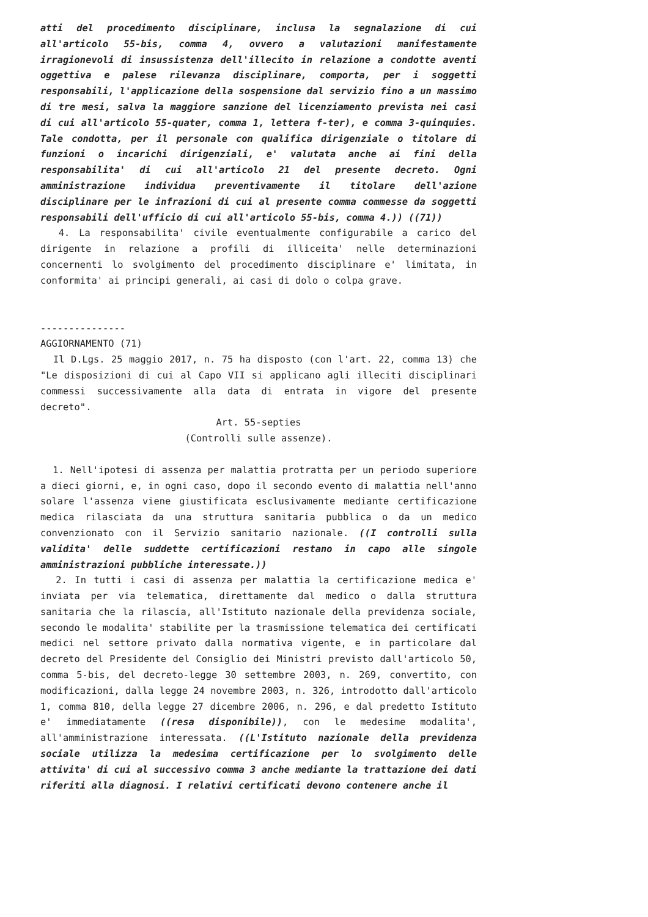atti del procedimento disciplinare, inclusa la segnalazione di cui all'articolo 55-bis, comma 4, ovvero a valutazioni manifestamente irragionevoli di insussistenza dell'illecito in relazione a condotte aventi oggettiva e palese rilevanza disciplinare, comporta, per i soggetti responsabili, l'applicazione della sospensione dal servizio fino a un massimo di tre mesi, salva la maggiore sanzione del licenziamento prevista nei casi di cui all'articolo 55-quater, comma 1, lettera f-ter), e comma 3-quinquies. Tale condotta, per il personale con qualifica dirigenziale o titolare di funzioni o incarichi dirigenziali, e' valutata anche ai fini della responsabilita' di cui all'articolo 21 del presente decreto. Ogni amministrazione individua preventivamente il titolare dell'azione disciplinare per le infrazioni di cui al presente comma commesse da soggetti responsabili dell'ufficio di cui all'articolo 55-bis, comma 4.)) ((71))
4. La responsabilita' civile eventualmente configurabile a carico del dirigente in relazione a profili di illiceita' nelle determinazioni concernenti lo svolgimento del procedimento disciplinare e' limitata, in conformita' ai principi generali, ai casi di dolo o colpa grave.
---------------
AGGIORNAMENTO (71)
Il D.Lgs. 25 maggio 2017, n. 75 ha disposto (con l'art. 22, comma 13) che "Le disposizioni di cui al Capo VII si applicano agli illeciti disciplinari commessi successivamente alla data di entrata in vigore del presente decreto".
Art. 55-septies
(Controlli sulle assenze).
1. Nell'ipotesi di assenza per malattia protratta per un periodo superiore a dieci giorni, e, in ogni caso, dopo il secondo evento di malattia nell'anno solare l'assenza viene giustificata esclusivamente mediante certificazione medica rilasciata da una struttura sanitaria pubblica o da un medico convenzionato con il Servizio sanitario nazionale. ((I controlli sulla validita' delle suddette certificazioni restano in capo alle singole amministrazioni pubbliche interessate.))
2. In tutti i casi di assenza per malattia la certificazione medica e' inviata per via telematica, direttamente dal medico o dalla struttura sanitaria che la rilascia, all'Istituto nazionale della previdenza sociale, secondo le modalita' stabilite per la trasmissione telematica dei certificati medici nel settore privato dalla normativa vigente, e in particolare dal decreto del Presidente del Consiglio dei Ministri previsto dall'articolo 50, comma 5-bis, del decreto-legge 30 settembre 2003, n. 269, convertito, con modificazioni, dalla legge 24 novembre 2003, n. 326, introdotto dall'articolo 1, comma 810, della legge 27 dicembre 2006, n. 296, e dal predetto Istituto e' immediatamente ((resa disponibile)), con le medesime modalita', all'amministrazione interessata. ((L'Istituto nazionale della previdenza sociale utilizza la medesima certificazione per lo svolgimento delle attivita' di cui al successivo comma 3 anche mediante la trattazione dei dati riferiti alla diagnosi. I relativi certificati devono contenere anche il